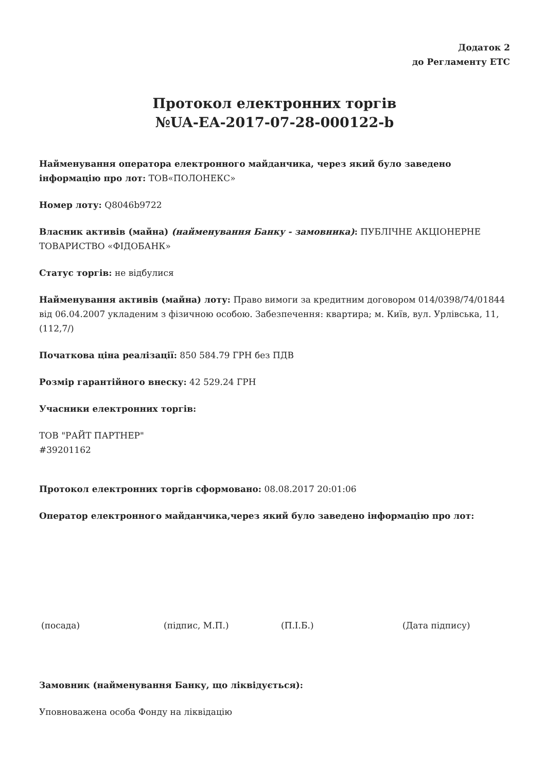Додаток 2
до Регламенту ЕТС
Протокол електронних торгів
№UA-EA-2017-07-28-000122-b
Найменування оператора електронного майданчика, через який було заведено інформацію про лот: ТОВ«ПОЛОНЕКС»
Номер лоту: Q8046b9722
Власник активів (майна) (найменування Банку - замовника): ПУБЛІЧНЕ АКЦІОНЕРНЕ ТОВАРИСТВО «ФІДОБАНК»
Статус торгів: не відбулися
Найменування активів (майна) лоту: Право вимоги за кредитним договором 014/0398/74/01844 від 06.04.2007 укладеним з фізичною особою. Забезпечення: квартира; м. Київ, вул. Урлівська, 11, (112,7/)
Початкова ціна реалізації: 850 584.79 ГРН без ПДВ
Розмір гарантійного внеску: 42 529.24 ГРН
Учасники електронних торгів:
ТОВ "РАЙТ ПАРТНЕР"
#39201162
Протокол електронних торгів сформовано: 08.08.2017 20:01:06
Оператор електронного майданчика,через який було заведено інформацію про лот:
(посада) (підпис, М.П.) (П.І.Б.) (Дата підпису)
Замовник (найменування Банку, що ліквідується):
Уповноважена особа Фонду на ліквідацію